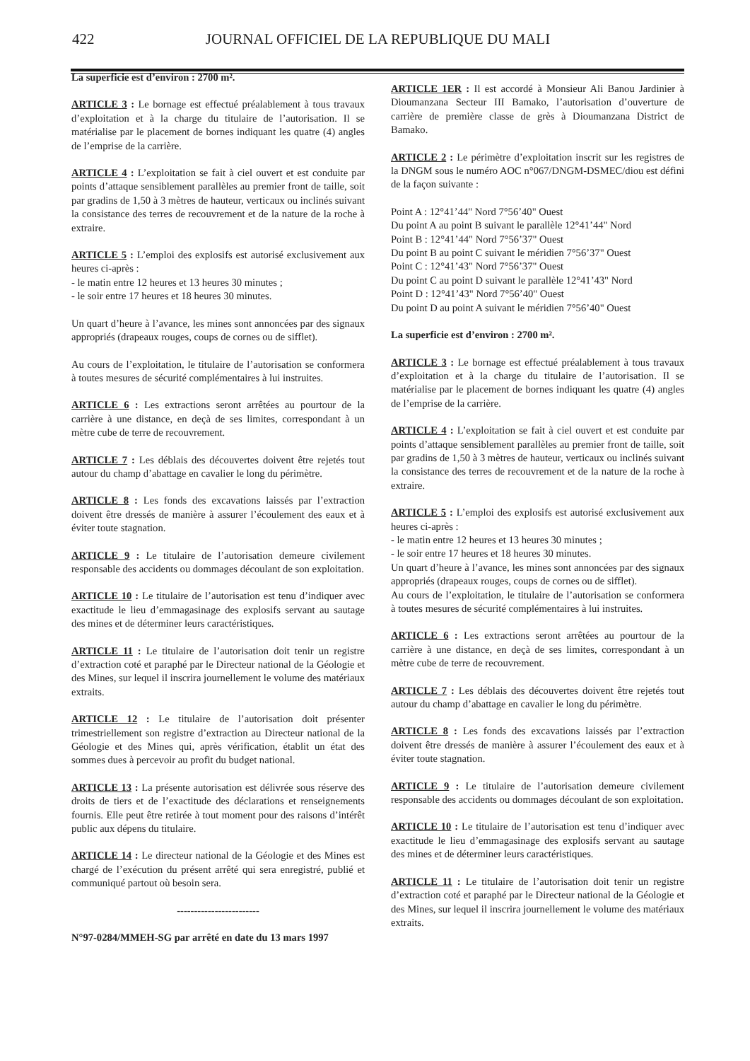422 JOURNAL OFFICIEL DE LA REPUBLIQUE DU MALI
La superficie est d’environ : 2700 m².
ARTICLE 3 : Le bornage est effectué préalablement à tous travaux d’exploitation et à la charge du titulaire de l’autorisation. Il se matérialise par le placement de bornes indiquant les quatre (4) angles de l’emprise de la carrière.
ARTICLE 4 : L’exploitation se fait à ciel ouvert et est conduite par points d’attaque sensiblement parallèles au premier front de taille, soit par gradins de 1,50 à 3 mètres de hauteur, verticaux ou inclinés suivant la consistance des terres de recouvrement et de la nature de la roche à extraire.
ARTICLE 5 : L’emploi des explosifs est autorisé exclusivement aux heures ci-après :
- le matin entre 12 heures et 13 heures 30 minutes ;
- le soir entre 17 heures et 18 heures 30 minutes.
Un quart d’heure à l’avance, les mines sont annoncées par des signaux appropriés (drapeaux rouges, coups de cornes ou de sifflet).
Au cours de l’exploitation, le titulaire de l’autorisation se conformera à toutes mesures de sécurité complémentaires à lui instruites.
ARTICLE 6 : Les extractions seront arrêtées au pourtour de la carrière à une distance, en deçà de ses limites, correspondant à un mètre cube de terre de recouvrement.
ARTICLE 7 : Les déblais des découvertes doivent être rejetés tout autour du champ d’abattage en cavalier le long du périmètre.
ARTICLE 8 : Les fonds des excavations laissés par l’extraction doivent être dressés de manière à assurer l’écoulement des eaux et à éviter toute stagnation.
ARTICLE 9 : Le titulaire de l’autorisation demeure civilement responsable des accidents ou dommages découlant de son exploitation.
ARTICLE 10 : Le titulaire de l’autorisation est tenu d’indiquer avec exactitude le lieu d’emmagasinage des explosifs servant au sautage des mines et de déterminer leurs caractéristiques.
ARTICLE 11 : Le titulaire de l’autorisation doit tenir un registre d’extraction coté et paraphé par le Directeur national de la Géologie et des Mines, sur lequel il inscrira journellement le volume des matériaux extraits.
ARTICLE 12 : Le titulaire de l’autorisation doit présenter trimestriellement son registre d’extraction au Directeur national de la Géologie et des Mines qui, après vérification, établit un état des sommes dues à percevoir au profit du budget national.
ARTICLE 13 : La présente autorisation est délivrée sous réserve des droits de tiers et de l’exactitude des déclarations et renseignements fournis. Elle peut être retirée à tout moment pour des raisons d’intérêt public aux dépens du titulaire.
ARTICLE 14 : Le directeur national de la Géologie et des Mines est chargé de l’exécution du présent arrêté qui sera enregistré, publié et communiqué partout où besoin sera.
------------------------
N°97-0284/MMEH-SG par arrêté en date du 13 mars 1997
ARTICLE 1ER : Il est accordé à Monsieur Ali Banou Jardinier à Dioumanzana Secteur III Bamako, l’autorisation d’ouverture de carrière de première classe de grès à Dioumanzana District de Bamako.
ARTICLE 2 : Le périmètre d’exploitation inscrit sur les registres de la DNGM sous le numéro AOC n°067/DNGM-DSMEC/diou est défini de la façon suivante :
Point A : 12°41’44" Nord 7°56’40" Ouest
Du point A au point B suivant le parallèle 12°41’44" Nord
Point B : 12°41’44" Nord 7°56’37" Ouest
Du point B au point C suivant le méridien 7°56’37" Ouest
Point C : 12°41’43" Nord 7°56’37" Ouest
Du point C au point D suivant le parallèle 12°41’43" Nord
Point D : 12°41’43" Nord 7°56’40" Ouest
Du point D au point A suivant le méridien 7°56’40" Ouest
La superficie est d’environ : 2700 m².
ARTICLE 3 : Le bornage est effectué préalablement à tous travaux d’exploitation et à la charge du titulaire de l’autorisation. Il se matérialise par le placement de bornes indiquant les quatre (4) angles de l’emprise de la carrière.
ARTICLE 4 : L’exploitation se fait à ciel ouvert et est conduite par points d’attaque sensiblement parallèles au premier front de taille, soit par gradins de 1,50 à 3 mètres de hauteur, verticaux ou inclinés suivant la consistance des terres de recouvrement et de la nature de la roche à extraire.
ARTICLE 5 : L’emploi des explosifs est autorisé exclusivement aux heures ci-après :
- le matin entre 12 heures et 13 heures 30 minutes ;
- le soir entre 17 heures et 18 heures 30 minutes.
Un quart d’heure à l’avance, les mines sont annoncées par des signaux appropriés (drapeaux rouges, coups de cornes ou de sifflet).
Au cours de l’exploitation, le titulaire de l’autorisation se conformera à toutes mesures de sécurité complémentaires à lui instruites.
ARTICLE 6 : Les extractions seront arrêtées au pourtour de la carrière à une distance, en deçà de ses limites, correspondant à un mètre cube de terre de recouvrement.
ARTICLE 7 : Les déblais des découvertes doivent être rejetés tout autour du champ d’abattage en cavalier le long du périmètre.
ARTICLE 8 : Les fonds des excavations laissés par l’extraction doivent être dressés de manière à assurer l’écoulement des eaux et à éviter toute stagnation.
ARTICLE 9 : Le titulaire de l’autorisation demeure civilement responsable des accidents ou dommages découlant de son exploitation.
ARTICLE 10 : Le titulaire de l’autorisation est tenu d’indiquer avec exactitude le lieu d’emmagasinage des explosifs servant au sautage des mines et de déterminer leurs caractéristiques.
ARTICLE 11 : Le titulaire de l’autorisation doit tenir un registre d’extraction coté et paraphé par le Directeur national de la Géologie et des Mines, sur lequel il inscrira journellement le volume des matériaux extraits.